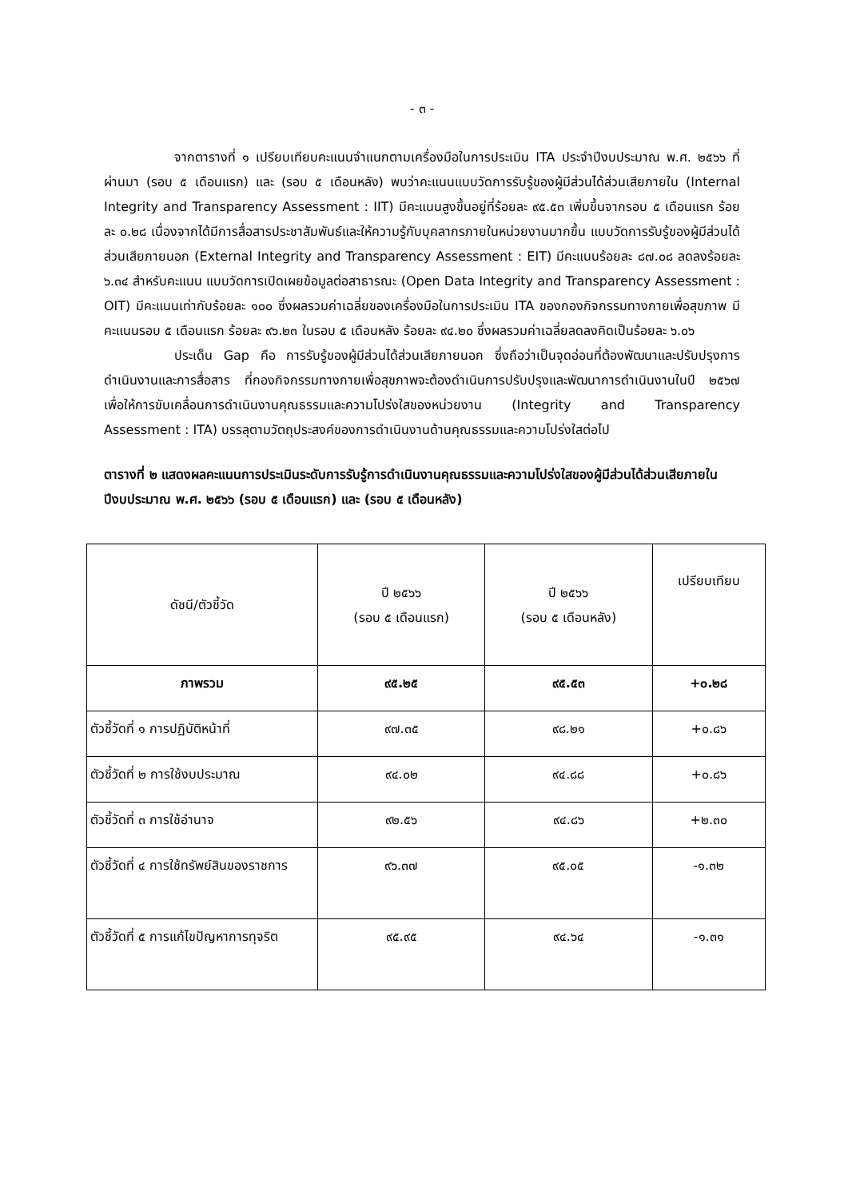- ๓ -
จากตารางที่ ๑ เปรียบเทียบคะแนนจำแนกตามเครื่องมือในการประเมิน ITA ประจำปีงบประมาณ พ.ศ. ๒๕๖๖ ที่ผ่านมา (รอบ ๕ เดือนแรก) และ (รอบ ๕ เดือนหลัง) พบว่าคะแนนแบบวัดการรับรู้ของผู้มีส่วนได้ส่วนเสียภายใน (Internal Integrity and Transparency Assessment : IIT) มีคะแนนสูงขึ้นอยู่ที่ร้อยละ ๙๕.๕๓ เพิ่มขึ้นจากรอบ ๕ เดือนแรก ร้อยละ ๐.๒๘ เนื่องจากได้มีการสื่อสารประชาสัมพันธ์และให้ความรู้กับบุคลากรภายในหน่วยงานมากขึ้น แบบวัดการรับรู้ของผู้มีส่วนได้ส่วนเสียภายนอก (External Integrity and Transparency Assessment : EIT) มีคะแนนร้อยละ ๘๗.๐๘ ลดลงร้อยละ ๖.๓๔ สำหรับคะแนน แบบวัดการเปิดเผยข้อมูลต่อสาธารณะ (Open Data Integrity and Transparency Assessment : OIT) มีคะแนนเท่ากับร้อยละ ๑๐๐ ซึ่งผลรวมค่าเฉลี่ยของเครื่องมือในการประเมิน ITA ของกองกิจกรรมทางกายเพื่อสุขภาพ มีคะแนนรอบ ๕ เดือนแรก ร้อยละ ๙๖.๒๓ ในรอบ ๕ เดือนหลัง ร้อยละ ๙๔.๒๐ ซึ่งผลรวมค่าเฉลี่ยลดลงคิดเป็นร้อยละ ๖.๐๖
ประเด็น Gap คือ การรับรู้ของผู้มีส่วนได้ส่วนเสียภายนอก ซึ่งถือว่าเป็นจุดอ่อนที่ต้องพัฒนาและปรับปรุงการดำเนินงานและการสื่อสาร ที่กองกิจกรรมทางกายเพื่อสุขภาพจะต้องดำเนินการปรับปรุงและพัฒนาการดำเนินงานในปี ๒๕๖๗ เพื่อให้การขับเคลื่อนการดำเนินงานคุณธรรมและความโปร่งใสของหน่วยงาน (Integrity and Transparency Assessment : ITA) บรรลุตามวัตถุประสงค์ของการดำเนินงานด้านคุณธรรมและความโปร่งใสต่อไป
ตารางที่ ๒ แสดงผลคะแนนการประเมินระดับการรับรู้การดำเนินงานคุณธรรมและความโปร่งใสของผู้มีส่วนได้ส่วนเสียภายใน ปีงบประมาณ พ.ศ. ๒๕๖๖ (รอบ ๕ เดือนแรก) และ (รอบ ๕ เดือนหลัง)
| ดัชนี/ตัวชี้วัด | ปี ๒๕๖๖ (รอบ ๕ เดือนแรก) | ปี ๒๕๖๖ (รอบ ๕ เดือนหลัง) | เปรียบเทียบ |
| --- | --- | --- | --- |
| ภาพรวม | ๙๕.๒๕ | ๙๕.๕๓ | +๐.๒๘ |
| ตัวชี้วัดที่ ๑ การปฏิบัติหน้าที่ | ๙๗.๓๕ | ๙๘.๒๑ | +๐.๘๖ |
| ตัวชี้วัดที่ ๒ การใช้งบประมาณ | ๙๔.๐๒ | ๙๔.๘๘ | +๐.๘๖ |
| ตัวชี้วัดที่ ๓ การใช้อำนาจ | ๙๒.๕๖ | ๙๔.๘๖ | +๒.๓๐ |
| ตัวชี้วัดที่ ๔ การใช้ทรัพย์สินของราชการ | ๙๖.๓๗ | ๙๕.๐๕ | -๑.๓๒ |
| ตัวชี้วัดที่ ๕ การแก้ไขปัญหาการทุจริต | ๙๕.๙๕ | ๙๔.๖๔ | -๑.๓๑ |